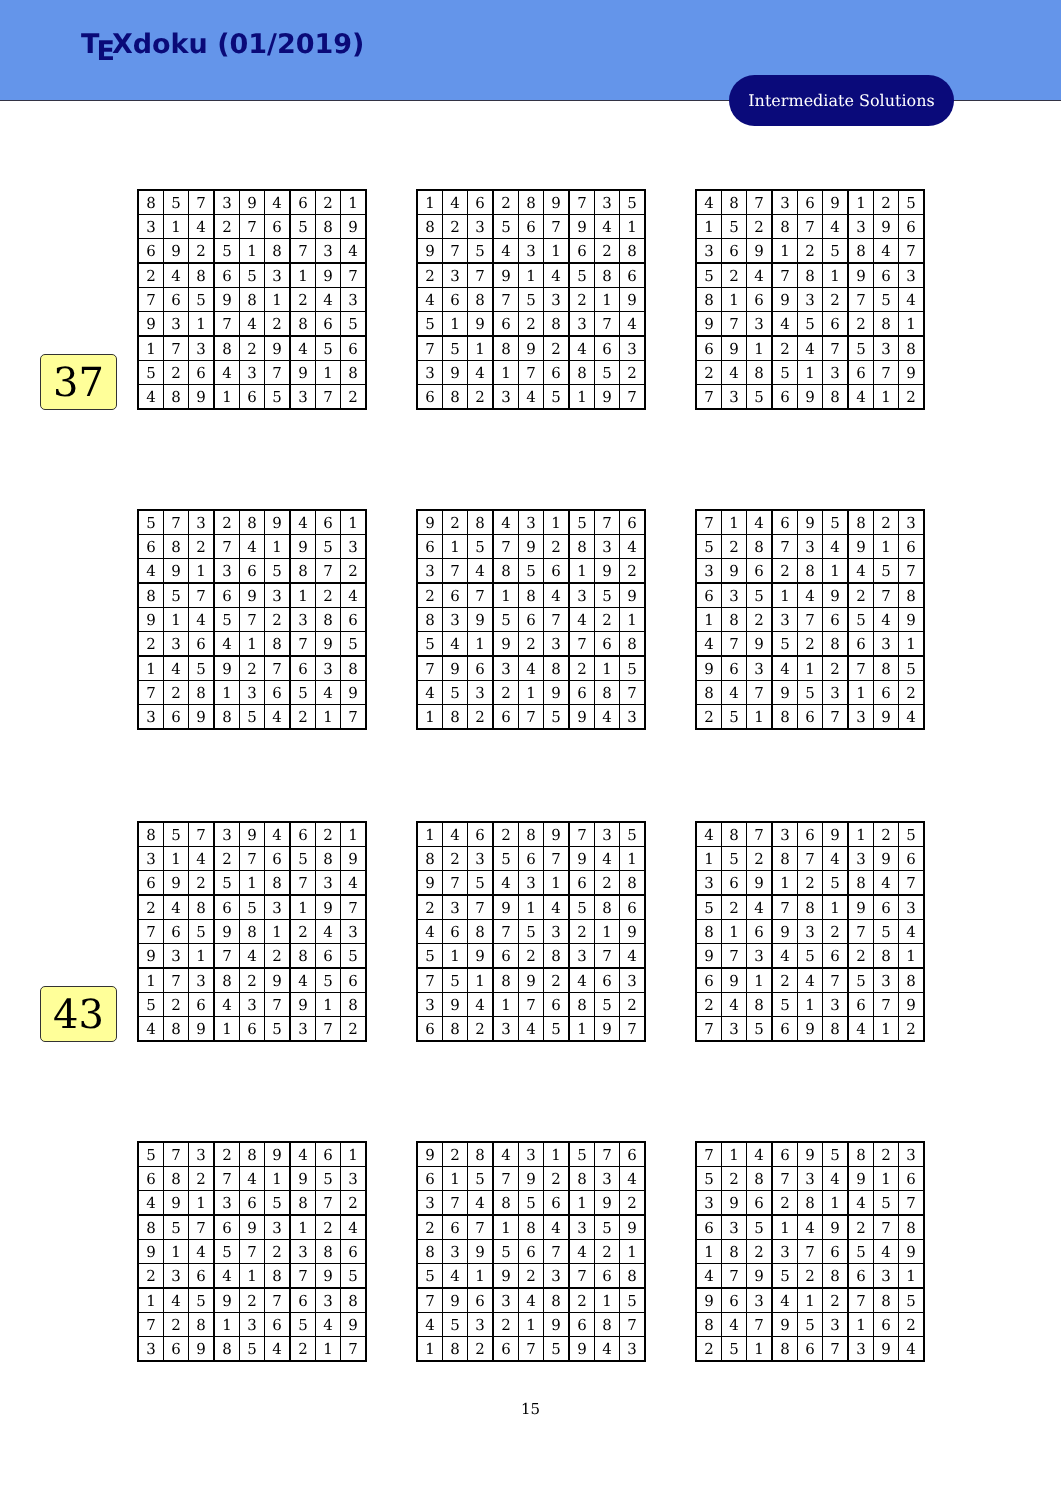T<sub>E</sub>Xdoku (01/2019)
Intermediate Solutions
37
| 8 | 5 | 7 | 3 | 9 | 4 | 6 | 2 | 1 |
| 3 | 1 | 4 | 2 | 7 | 6 | 5 | 8 | 9 |
| 6 | 9 | 2 | 5 | 1 | 8 | 7 | 3 | 4 |
| 2 | 4 | 8 | 6 | 5 | 3 | 1 | 9 | 7 |
| 7 | 6 | 5 | 9 | 8 | 1 | 2 | 4 | 3 |
| 9 | 3 | 1 | 7 | 4 | 2 | 8 | 6 | 5 |
| 1 | 7 | 3 | 8 | 2 | 9 | 4 | 5 | 6 |
| 5 | 2 | 6 | 4 | 3 | 7 | 9 | 1 | 8 |
| 4 | 8 | 9 | 1 | 6 | 5 | 3 | 7 | 2 |
| 1 | 4 | 6 | 2 | 8 | 9 | 7 | 3 | 5 |
| 8 | 2 | 3 | 5 | 6 | 7 | 9 | 4 | 1 |
| 9 | 7 | 5 | 4 | 3 | 1 | 6 | 2 | 8 |
| 2 | 3 | 7 | 9 | 1 | 4 | 5 | 8 | 6 |
| 4 | 6 | 8 | 7 | 5 | 3 | 2 | 1 | 9 |
| 5 | 1 | 9 | 6 | 2 | 8 | 3 | 7 | 4 |
| 7 | 5 | 1 | 8 | 9 | 2 | 4 | 6 | 3 |
| 3 | 9 | 4 | 1 | 7 | 6 | 8 | 5 | 2 |
| 6 | 8 | 2 | 3 | 4 | 5 | 1 | 9 | 7 |
| 4 | 8 | 7 | 3 | 6 | 9 | 1 | 2 | 5 |
| 1 | 5 | 2 | 8 | 7 | 4 | 3 | 9 | 6 |
| 3 | 6 | 9 | 1 | 2 | 5 | 8 | 4 | 7 |
| 5 | 2 | 4 | 7 | 8 | 1 | 9 | 6 | 3 |
| 8 | 1 | 6 | 9 | 3 | 2 | 7 | 5 | 4 |
| 9 | 7 | 3 | 4 | 5 | 6 | 2 | 8 | 1 |
| 6 | 9 | 1 | 2 | 4 | 7 | 5 | 3 | 8 |
| 2 | 4 | 8 | 5 | 1 | 3 | 6 | 7 | 9 |
| 7 | 3 | 5 | 6 | 9 | 8 | 4 | 1 | 2 |
| 5 | 7 | 3 | 2 | 8 | 9 | 4 | 6 | 1 |
| 6 | 8 | 2 | 7 | 4 | 1 | 9 | 5 | 3 |
| 4 | 9 | 1 | 3 | 6 | 5 | 8 | 7 | 2 |
| 8 | 5 | 7 | 6 | 9 | 3 | 1 | 2 | 4 |
| 9 | 1 | 4 | 5 | 7 | 2 | 3 | 8 | 6 |
| 2 | 3 | 6 | 4 | 1 | 8 | 7 | 9 | 5 |
| 1 | 4 | 5 | 9 | 2 | 7 | 6 | 3 | 8 |
| 7 | 2 | 8 | 1 | 3 | 6 | 5 | 4 | 9 |
| 3 | 6 | 9 | 8 | 5 | 4 | 2 | 1 | 7 |
| 9 | 2 | 8 | 4 | 3 | 1 | 5 | 7 | 6 |
| 6 | 1 | 5 | 7 | 9 | 2 | 8 | 3 | 4 |
| 3 | 7 | 4 | 8 | 5 | 6 | 1 | 9 | 2 |
| 2 | 6 | 7 | 1 | 8 | 4 | 3 | 5 | 9 |
| 8 | 3 | 9 | 5 | 6 | 7 | 4 | 2 | 1 |
| 5 | 4 | 1 | 9 | 2 | 3 | 7 | 6 | 8 |
| 7 | 9 | 6 | 3 | 4 | 8 | 2 | 1 | 5 |
| 4 | 5 | 3 | 2 | 1 | 9 | 6 | 8 | 7 |
| 1 | 8 | 2 | 6 | 7 | 5 | 9 | 4 | 3 |
| 7 | 1 | 4 | 6 | 9 | 5 | 8 | 2 | 3 |
| 5 | 2 | 8 | 7 | 3 | 4 | 9 | 1 | 6 |
| 3 | 9 | 6 | 2 | 8 | 1 | 4 | 5 | 7 |
| 6 | 3 | 5 | 1 | 4 | 9 | 2 | 7 | 8 |
| 1 | 8 | 2 | 3 | 7 | 6 | 5 | 4 | 9 |
| 4 | 7 | 9 | 5 | 2 | 8 | 6 | 3 | 1 |
| 9 | 6 | 3 | 4 | 1 | 2 | 7 | 8 | 5 |
| 8 | 4 | 7 | 9 | 5 | 3 | 1 | 6 | 2 |
| 2 | 5 | 1 | 8 | 6 | 7 | 3 | 9 | 4 |
43
| 8 | 5 | 7 | 3 | 9 | 4 | 6 | 2 | 1 |
| 3 | 1 | 4 | 2 | 7 | 6 | 5 | 8 | 9 |
| 6 | 9 | 2 | 5 | 1 | 8 | 7 | 3 | 4 |
| 2 | 4 | 8 | 6 | 5 | 3 | 1 | 9 | 7 |
| 7 | 6 | 5 | 9 | 8 | 1 | 2 | 4 | 3 |
| 9 | 3 | 1 | 7 | 4 | 2 | 8 | 6 | 5 |
| 1 | 7 | 3 | 8 | 2 | 9 | 4 | 5 | 6 |
| 5 | 2 | 6 | 4 | 3 | 7 | 9 | 1 | 8 |
| 4 | 8 | 9 | 1 | 6 | 5 | 3 | 7 | 2 |
| 1 | 4 | 6 | 2 | 8 | 9 | 7 | 3 | 5 |
| 8 | 2 | 3 | 5 | 6 | 7 | 9 | 4 | 1 |
| 9 | 7 | 5 | 4 | 3 | 1 | 6 | 2 | 8 |
| 2 | 3 | 7 | 9 | 1 | 4 | 5 | 8 | 6 |
| 4 | 6 | 8 | 7 | 5 | 3 | 2 | 1 | 9 |
| 5 | 1 | 9 | 6 | 2 | 8 | 3 | 7 | 4 |
| 7 | 5 | 1 | 8 | 9 | 2 | 4 | 6 | 3 |
| 3 | 9 | 4 | 1 | 7 | 6 | 8 | 5 | 2 |
| 6 | 8 | 2 | 3 | 4 | 5 | 1 | 9 | 7 |
| 4 | 8 | 7 | 3 | 6 | 9 | 1 | 2 | 5 |
| 1 | 5 | 2 | 8 | 7 | 4 | 3 | 9 | 6 |
| 3 | 6 | 9 | 1 | 2 | 5 | 8 | 4 | 7 |
| 5 | 2 | 4 | 7 | 8 | 1 | 9 | 6 | 3 |
| 8 | 1 | 6 | 9 | 3 | 2 | 7 | 5 | 4 |
| 9 | 7 | 3 | 4 | 5 | 6 | 2 | 8 | 1 |
| 6 | 9 | 1 | 2 | 4 | 7 | 5 | 3 | 8 |
| 2 | 4 | 8 | 5 | 1 | 3 | 6 | 7 | 9 |
| 7 | 3 | 5 | 6 | 9 | 8 | 4 | 1 | 2 |
| 5 | 7 | 3 | 2 | 8 | 9 | 4 | 6 | 1 |
| 6 | 8 | 2 | 7 | 4 | 1 | 9 | 5 | 3 |
| 4 | 9 | 1 | 3 | 6 | 5 | 8 | 7 | 2 |
| 8 | 5 | 7 | 6 | 9 | 3 | 1 | 2 | 4 |
| 9 | 1 | 4 | 5 | 7 | 2 | 3 | 8 | 6 |
| 2 | 3 | 6 | 4 | 1 | 8 | 7 | 9 | 5 |
| 1 | 4 | 5 | 9 | 2 | 7 | 6 | 3 | 8 |
| 7 | 2 | 8 | 1 | 3 | 6 | 5 | 4 | 9 |
| 3 | 6 | 9 | 8 | 5 | 4 | 2 | 1 | 7 |
| 9 | 2 | 8 | 4 | 3 | 1 | 5 | 7 | 6 |
| 6 | 1 | 5 | 7 | 9 | 2 | 8 | 3 | 4 |
| 3 | 7 | 4 | 8 | 5 | 6 | 1 | 9 | 2 |
| 2 | 6 | 7 | 1 | 8 | 4 | 3 | 5 | 9 |
| 8 | 3 | 9 | 5 | 6 | 7 | 4 | 2 | 1 |
| 5 | 4 | 1 | 9 | 2 | 3 | 7 | 6 | 8 |
| 7 | 9 | 6 | 3 | 4 | 8 | 2 | 1 | 5 |
| 4 | 5 | 3 | 2 | 1 | 9 | 6 | 8 | 7 |
| 1 | 8 | 2 | 6 | 7 | 5 | 9 | 4 | 3 |
| 7 | 1 | 4 | 6 | 9 | 5 | 8 | 2 | 3 |
| 5 | 2 | 8 | 7 | 3 | 4 | 9 | 1 | 6 |
| 3 | 9 | 6 | 2 | 8 | 1 | 4 | 5 | 7 |
| 6 | 3 | 5 | 1 | 4 | 9 | 2 | 7 | 8 |
| 1 | 8 | 2 | 3 | 7 | 6 | 5 | 4 | 9 |
| 4 | 7 | 9 | 5 | 2 | 8 | 6 | 3 | 1 |
| 9 | 6 | 3 | 4 | 1 | 2 | 7 | 8 | 5 |
| 8 | 4 | 7 | 9 | 5 | 3 | 1 | 6 | 2 |
| 2 | 5 | 1 | 8 | 6 | 7 | 3 | 9 | 4 |
15